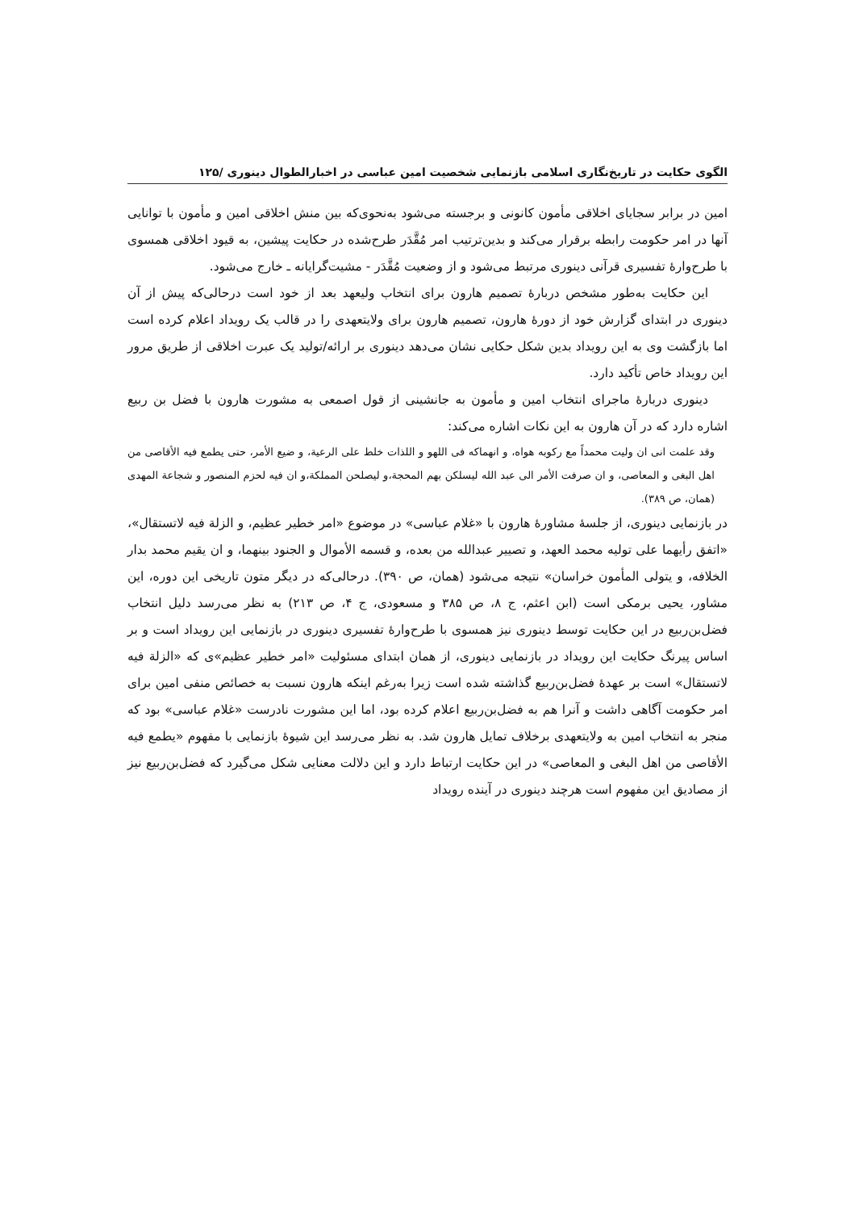الگوی حکایت در تاریخ‌نگاری اسلامی بازنمایی شخصیت امین عباسی در اخبارالطوال دینوری /۱۲۵
امین در برابر سجایای اخلاقی مأمون کانونی و برجسته می‌شود به‌نحوی‌که بین منش اخلاقی امین و مأمون با توانایی آنها در امر حکومت رابطه برقرار می‌کند و بدین‌ترتیب امر مُقَّدَر طرح‌شده در حکایت پیشین، به قیود اخلاقی همسوی با طرح‌وارهٔ تفسیری قرآنی دینوری مرتبط می‌شود و از وضعیت مُقَّدَر - مشیت‌گرایانه ـ خارج می‌شود.
این حکایت به‌طور مشخص دربارهٔ تصمیم هارون برای انتخاب ولیعهد بعد از خود است درحالی‌که پیش از آن دینوری در ابتدای گزارش خود از دورهٔ هارون، تصمیم هارون برای ولایتعهدی را در قالب یک رویداد اعلام کرده است اما بازگشت وی به این رویداد بدین شکل حکایی نشان می‌دهد دینوری بر ارائه/تولید یک عبرت اخلاقی از طریق مرور این رویداد خاص تأکید دارد.
دینوری دربارهٔ ماجرای انتخاب امین و مأمون به جانشینی از قول اصمعی به مشورت هارون با فضل بن ربیع اشاره دارد که در آن هارون به این نکات اشاره می‌کند:
وقد علمت انی ان ولیت محمداً مع رکوبه هواه، و انهماکه فی اللهو و اللذات خلط علی الرعیة، و ضیع الأمر، حتی یطمع فیه الأقاصی من اهل البغی و المعاصی، و ان صرفت الأمر الی عبد الله لیسلکن بهم المحجة،و لیصلحن المملکة،و ان فیه لحزم المنصور و شجاعة المهدی (همان، ص ۳۸۹).
در بازنمایی دینوری، از جلسهٔ مشاورهٔ هارون با «غلام عباسی» در موضوع «امر خطیر عظیم، و الزلة فیه لاتستقال»، «اتفق رأیهما علی تولیه محمد العهد، و تصییر عبدالله من بعده، و قسمه الأموال و الجنود بینهما، و ان یقیم محمد بدار الخلافه، و یتولی المأمون خراسان» نتیجه می‌شود (همان، ص ۳۹۰). درحالی‌که در دیگر متون تاریخی این دوره، این مشاور، یحیی برمکی است (ابن اعثم، ج ۸، ص ۳۸۵ و مسعودی، ج ۴، ص ۲۱۳) به نظر می‌رسد دلیل انتخاب فضل‌بن‌ربیع در این حکایت توسط دینوری نیز همسوی با طرح‌وارهٔ تفسیری دینوری در بازنمایی این رویداد است و بر اساس پیرنگ حکایت این رویداد در بازنمایی دینوری، از همان ابتدای مسئولیت «امر خطیر عظیم»ی که «الزلة فیه لاتستقال» است بر عهدهٔ فضل‌بن‌ربیع گذاشته شده است زیرا به‌رغم اینکه هارون نسبت به خصائص منفی امین برای امر حکومت آگاهی داشت و آنرا هم به فضل‌بن‌ربیع اعلام کرده بود، اما این مشورت نادرست «غلام عباسی» بود که منجر به انتخاب امین به ولایتعهدی برخلاف تمایل هارون شد. به نظر می‌رسد این شیوهٔ بازنمایی با مفهوم «یطمع فیه الأقاصی من اهل البغی و المعاصی» در این حکایت ارتباط دارد و این دلالت معنایی شکل می‌گیرد که فضل‌بن‌ربیع نیز از مصادیق این مفهوم است هرچند دینوری در آینده رویداد